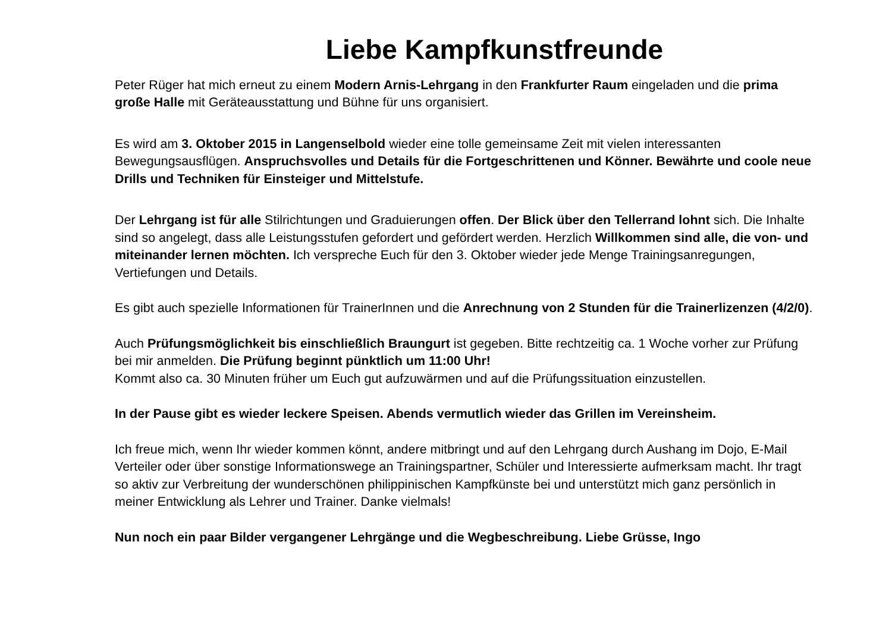Liebe Kampfkunstfreunde
Peter Rüger hat mich erneut zu einem Modern Arnis-Lehrgang in den Frankfurter Raum eingeladen und die prima große Halle mit Geräteausstattung und Bühne für uns organisiert.
Es wird am 3. Oktober 2015 in Langenselbold wieder eine tolle gemeinsame Zeit mit vielen interessanten Bewegungsausflügen. Anspruchsvolles und Details für die Fortgeschrittenen und Könner. Bewährte und coole neue Drills und Techniken für Einsteiger und Mittelstufe.
Der Lehrgang ist für alle Stilrichtungen und Graduierungen offen. Der Blick über den Tellerrand lohnt sich. Die Inhalte sind so angelegt, dass alle Leistungsstufen gefordert und gefördert werden. Herzlich Willkommen sind alle, die von- und miteinander lernen möchten. Ich verspreche Euch für den 3. Oktober wieder jede Menge Trainingsanregungen, Vertiefungen und Details.
Es gibt auch spezielle Informationen für TrainerInnen und die Anrechnung von 2 Stunden für die Trainerlizenzen (4/2/0).
Auch Prüfungsmöglichkeit bis einschließlich Braungurt ist gegeben. Bitte rechtzeitig ca. 1 Woche vorher zur Prüfung bei mir anmelden. Die Prüfung beginnt pünktlich um 11:00 Uhr!
Kommt also ca. 30 Minuten früher um Euch gut aufzuwärmen und auf die Prüfungssituation einzustellen.
In der Pause gibt es wieder leckere Speisen. Abends vermutlich wieder das Grillen im Vereinsheim.
Ich freue mich, wenn Ihr wieder kommen könnt, andere mitbringt und auf den Lehrgang durch Aushang im Dojo, E-Mail Verteiler oder über sonstige Informationswege an Trainingspartner, Schüler und Interessierte aufmerksam macht. Ihr tragt so aktiv zur Verbreitung der wunderschönen philippinischen Kampfkünste bei und unterstützt mich ganz persönlich in meiner Entwicklung als Lehrer und Trainer. Danke vielmals!
Nun noch ein paar Bilder vergangener Lehrgänge und die Wegbeschreibung. Liebe Grüsse, Ingo